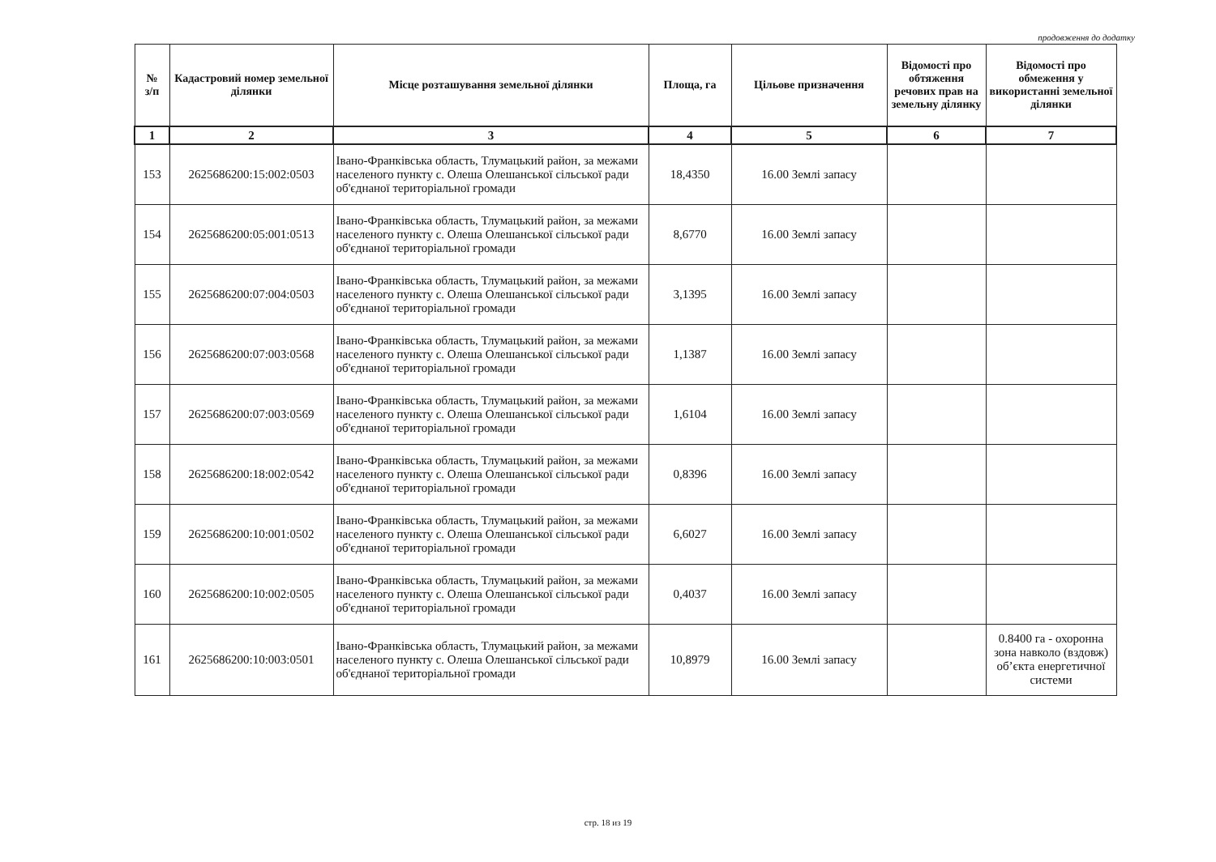продовження до додатку
| № з/п | Кадастровий номер земельної ділянки | Місце розташування земельної ділянки | Площа, га | Цільове призначення | Відомості про обтяження речових прав на земельну ділянку | Відомості про обмеження у використанні земельної ділянки |
| --- | --- | --- | --- | --- | --- | --- |
| 1 | 2 | 3 | 4 | 5 | 6 | 7 |
| 153 | 2625686200:15:002:0503 | Івано-Франківська область, Тлумацький район, за межами населеного пункту с. Олеша Олешанської сільської ради об'єднаної територіальної громади | 18,4350 | 16.00 Землі запасу | | |
| 154 | 2625686200:05:001:0513 | Івано-Франківська область, Тлумацький район, за межами населеного пункту с. Олеша Олешанської сільської ради об'єднаної територіальної громади | 8,6770 | 16.00 Землі запасу | | |
| 155 | 2625686200:07:004:0503 | Івано-Франківська область, Тлумацький район, за межами населеного пункту с. Олеша Олешанської сільської ради об'єднаної територіальної громади | 3,1395 | 16.00 Землі запасу | | |
| 156 | 2625686200:07:003:0568 | Івано-Франківська область, Тлумацький район, за межами населеного пункту с. Олеша Олешанської сільської ради об'єднаної територіальної громади | 1,1387 | 16.00 Землі запасу | | |
| 157 | 2625686200:07:003:0569 | Івано-Франківська область, Тлумацький район, за межами населеного пункту с. Олеша Олешанської сільської ради об'єднаної територіальної громади | 1,6104 | 16.00 Землі запасу | | |
| 158 | 2625686200:18:002:0542 | Івано-Франківська область, Тлумацький район, за межами населеного пункту с. Олеша Олешанської сільської ради об'єднаної територіальної громади | 0,8396 | 16.00 Землі запасу | | |
| 159 | 2625686200:10:001:0502 | Івано-Франківська область, Тлумацький район, за межами населеного пункту с. Олеша Олешанської сільської ради об'єднаної територіальної громади | 6,6027 | 16.00 Землі запасу | | |
| 160 | 2625686200:10:002:0505 | Івано-Франківська область, Тлумацький район, за межами населеного пункту с. Олеша Олешанської сільської ради об'єднаної територіальної громади | 0,4037 | 16.00 Землі запасу | | |
| 161 | 2625686200:10:003:0501 | Івано-Франківська область, Тлумацький район, за межами населеного пункту с. Олеша Олешанської сільської ради об'єднаної територіальної громади | 10,8979 | 16.00 Землі запасу | | 0.8400 га - охоронна зона навколо (вздовж) об’єкта енергетичної системи |
стр. 18 из 19